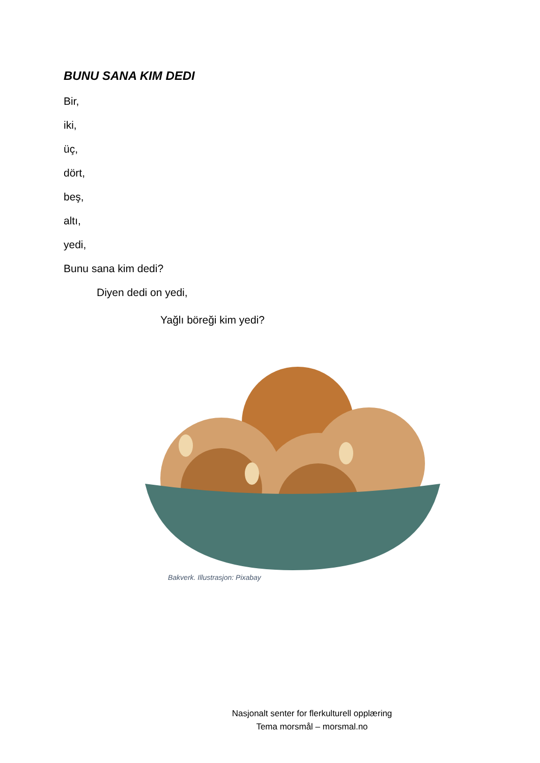BUNU SANA KIM DEDI
Bir,
iki,
üç,
dört,
beş,
altı,
yedi,
Bunu sana kim dedi?
Diyen dedi on yedi,
Yağlı böreği kim yedi?
Bakverk. Illustrasjon: Pixabay
Nasjonalt senter for flerkulturell opplæring
Tema morsmål – morsmal.no